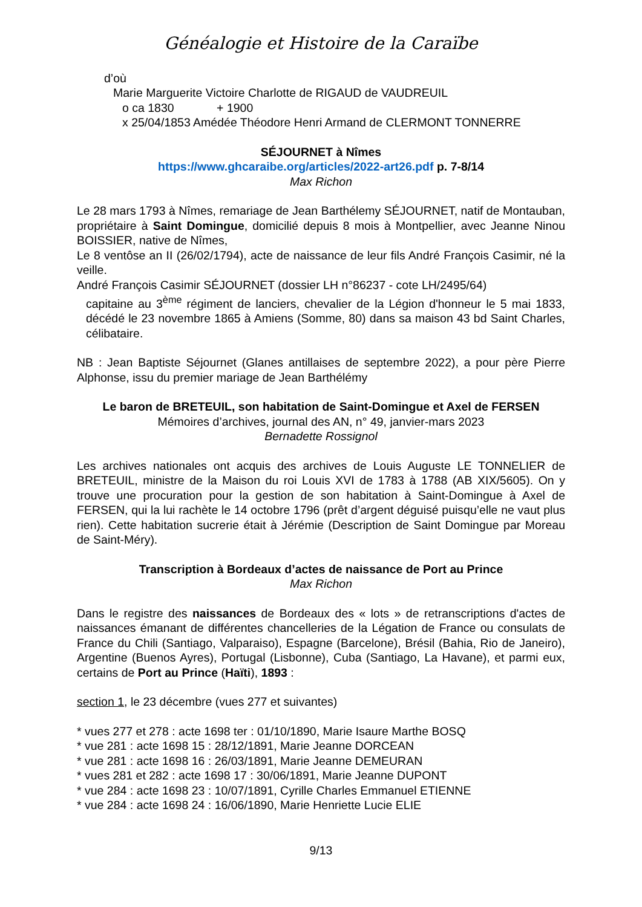Généalogie et Histoire de la Caraïbe
d’où
Marie Marguerite Victoire Charlotte de RIGAUD de VAUDREUIL
o ca 1830 + 1900
x 25/04/1853 Amédée Théodore Henri Armand de CLERMONT TONNERRE
SÉJOURNET à Nîmes
https://www.ghcaraibe.org/articles/2022-art26.pdf p. 7-8/14
Max Richon
Le 28 mars 1793 à Nîmes, remariage de Jean Barthélemy SÉJOURNET, natif de Montauban, propriétaire à Saint Domingue, domicilié depuis 8 mois à Montpellier, avec Jeanne Ninou BOISSIER, native de Nîmes,
Le 8 ventôse an II (26/02/1794), acte de naissance de leur fils André François Casimir, né la veille.
André François Casimir SÉJOURNET (dossier LH n°86237 - cote LH/2495/64)
capitaine au 3<sup>ème</sup> régiment de lanciers, chevalier de la Légion d'honneur le 5 mai 1833, décédé le 23 novembre 1865 à Amiens (Somme, 80) dans sa maison 43 bd Saint Charles, célibataire.
NB : Jean Baptiste Séjournet (Glanes antillaises de septembre 2022), a pour père Pierre Alphonse, issu du premier mariage de Jean Barthélémy
Le baron de BRETEUIL, son habitation de Saint-Domingue et Axel de FERSEN
Mémoires d’archives, journal des AN, n° 49, janvier-mars 2023
Bernadette Rossignol
Les archives nationales ont acquis des archives de Louis Auguste LE TONNELIER de BRETEUIL, ministre de la Maison du roi Louis XVI de 1783 à 1788 (AB XIX/5605). On y trouve une procuration pour la gestion de son habitation à Saint-Domingue à Axel de FERSEN, qui la lui rachète le 14 octobre 1796 (prêt d’argent déguisé puisqu’elle ne vaut plus rien). Cette habitation sucrerie était à Jérémie (Description de Saint Domingue par Moreau de Saint-Méry).
Transcription à Bordeaux d’actes de naissance de Port au Prince
Max Richon
Dans le registre des naissances de Bordeaux des « lots » de retranscriptions d'actes de naissances émanant de différentes chancelleries de la Légation de France ou consulats de France du Chili (Santiago, Valparaiso), Espagne (Barcelone), Brésil (Bahia, Rio de Janeiro), Argentine (Buenos Ayres), Portugal (Lisbonne), Cuba (Santiago, La Havane), et parmi eux, certains de Port au Prince (Haïti), 1893 :
section 1, le 23 décembre (vues 277 et suivantes)
* vues 277 et 278 : acte 1698 ter : 01/10/1890, Marie Isaure Marthe BOSQ
* vue 281 : acte 1698 15 : 28/12/1891, Marie Jeanne DORCEAN
* vue 281 : acte 1698 16 : 26/03/1891, Marie Jeanne DEMEURAN
* vues 281 et 282 : acte 1698 17 : 30/06/1891, Marie Jeanne DUPONT
* vue 284 : acte 1698 23 : 10/07/1891, Cyrille Charles Emmanuel ETIENNE
* vue 284 : acte 1698 24 : 16/06/1890, Marie Henriette Lucie ELIE
9/13